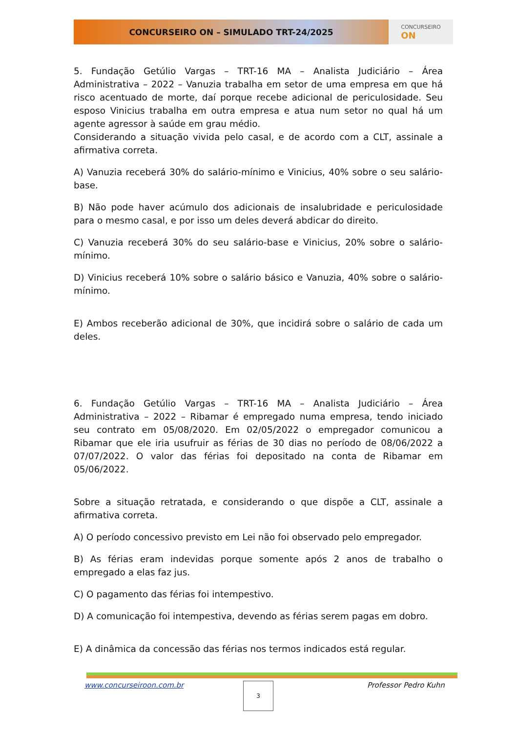CONCURSEIRO ON – SIMULADO TRT-24/2025
CONCURSEIRO
ON
5. Fundação Getúlio Vargas – TRT-16 MA – Analista Judiciário – Área Administrativa – 2022 – Vanuzia trabalha em setor de uma empresa em que há risco acentuado de morte, daí porque recebe adicional de periculosidade. Seu esposo Vinicius trabalha em outra empresa e atua num setor no qual há um agente agressor à saúde em grau médio.
Considerando a situação vivida pelo casal, e de acordo com a CLT, assinale a afirmativa correta.
A) Vanuzia receberá 30% do salário-mínimo e Vinicius, 40% sobre o seu salário-base.
B) Não pode haver acúmulo dos adicionais de insalubridade e periculosidade para o mesmo casal, e por isso um deles deverá abdicar do direito.
C) Vanuzia receberá 30% do seu salário-base e Vinicius, 20% sobre o salário-mínimo.
D) Vinicius receberá 10% sobre o salário básico e Vanuzia, 40% sobre o salário-mínimo.
E) Ambos receberão adicional de 30%, que incidirá sobre o salário de cada um deles.
6. Fundação Getúlio Vargas – TRT-16 MA – Analista Judiciário – Área Administrativa – 2022 – Ribamar é empregado numa empresa, tendo iniciado seu contrato em 05/08/2020. Em 02/05/2022 o empregador comunicou a Ribamar que ele iria usufruir as férias de 30 dias no período de 08/06/2022 a 07/07/2022. O valor das férias foi depositado na conta de Ribamar em 05/06/2022.
Sobre a situação retratada, e considerando o que dispõe a CLT, assinale a afirmativa correta.
A) O período concessivo previsto em Lei não foi observado pelo empregador.
B) As férias eram indevidas porque somente após 2 anos de trabalho o empregado a elas faz jus.
C) O pagamento das férias foi intempestivo.
D) A comunicação foi intempestiva, devendo as férias serem pagas em dobro.
E) A dinâmica da concessão das férias nos termos indicados está regular.
www.concurseiroon.com.br 3 Professor Pedro Kuhn